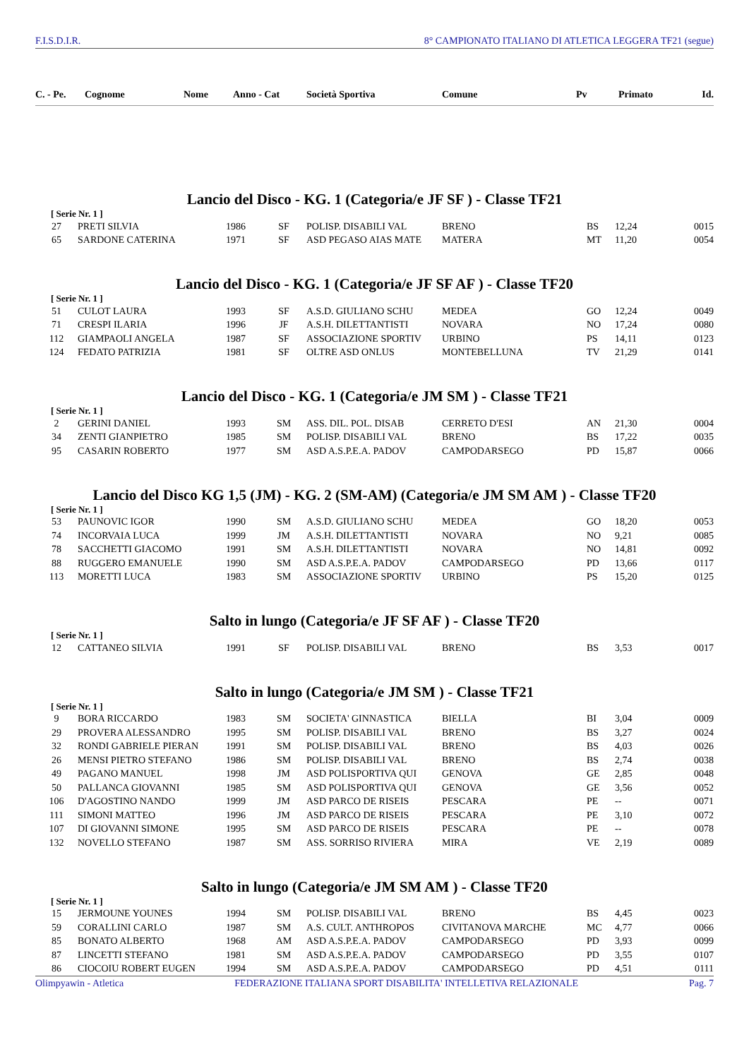F.I.S.D.I.R. 8° CAMPIONATO ITALIANO DI ATLETICA LEGGERA TF21 (segue)
| C. - Pe. | Cognome | Nome | Anno - Cat | Società Sportiva | Comune | Pv | Primato | Id. |
| --- | --- | --- | --- | --- | --- | --- | --- | --- |
Lancio del Disco - KG. 1 (Categoria/e JF SF ) - Classe TF21
[ Serie Nr. 1 ]
| 27 | PRETI SILVIA | 1986 | SF | POLISP. DISABILI VAL | BRENO | BS | 12,24 | 0015 |
| 65 | SARDONE CATERINA | 1971 | SF | ASD PEGASO AIAS MATE | MATERA | MT | 11,20 | 0054 |
Lancio del Disco - KG. 1 (Categoria/e JF SF AF ) - Classe TF20
[ Serie Nr. 1 ]
| 51 | CULOT LAURA | 1993 | SF | A.S.D. GIULIANO SCHU | MEDEA | GO | 12,24 | 0049 |
| 71 | CRESPI ILARIA | 1996 | JF | A.S.H. DILETTANTISTI | NOVARA | NO | 17,24 | 0080 |
| 112 | GIAMPAOLI ANGELA | 1987 | SF | ASSOCIAZIONE SPORTIV | URBINO | PS | 14,11 | 0123 |
| 124 | FEDATO PATRIZIA | 1981 | SF | OLTRE ASD ONLUS | MONTEBELLUNA | TV | 21,29 | 0141 |
Lancio del Disco - KG. 1 (Categoria/e JM SM ) - Classe TF21
[ Serie Nr. 1 ]
| 2 | GERINI DANIEL | 1993 | SM | ASS. DIL. POL. DISAB | CERRETO D'ESI | AN | 21,30 | 0004 |
| 34 | ZENTI GIANPIETRO | 1985 | SM | POLISP. DISABILI VAL | BRENO | BS | 17,22 | 0035 |
| 95 | CASARIN ROBERTO | 1977 | SM | ASD A.S.P.E.A. PADOV | CAMPODARSEGO | PD | 15,87 | 0066 |
Lancio del Disco KG 1,5 (JM) - KG. 2 (SM-AM) (Categoria/e JM SM AM ) - Classe TF20
[ Serie Nr. 1 ]
| 53 | PAUNOVIC IGOR | 1990 | SM | A.S.D. GIULIANO SCHU | MEDEA | GO | 18,20 | 0053 |
| 74 | INCORVAIA LUCA | 1999 | JM | A.S.H. DILETTANTISTI | NOVARA | NO | 9,21 | 0085 |
| 78 | SACCHETTI GIACOMO | 1991 | SM | A.S.H. DILETTANTISTI | NOVARA | NO | 14,81 | 0092 |
| 88 | RUGGERO EMANUELE | 1990 | SM | ASD A.S.P.E.A. PADOV | CAMPODARSEGO | PD | 13,66 | 0117 |
| 113 | MORETTI LUCA | 1983 | SM | ASSOCIAZIONE SPORTIV | URBINO | PS | 15,20 | 0125 |
Salto in lungo (Categoria/e JF SF AF ) - Classe TF20
[ Serie Nr. 1 ]
| 12 | CATTANEO SILVIA | 1991 | SF | POLISP. DISABILI VAL | BRENO | BS | 3,53 | 0017 |
Salto in lungo (Categoria/e JM SM ) - Classe TF21
[ Serie Nr. 1 ]
| 9 | BORA RICCARDO | 1983 | SM | SOCIETA' GINNASTICA | BIELLA | BI | 3,04 | 0009 |
| 29 | PROVERA ALESSANDRO | 1995 | SM | POLISP. DISABILI VAL | BRENO | BS | 3,27 | 0024 |
| 32 | RONDI GABRIELE PIERAN | 1991 | SM | POLISP. DISABILI VAL | BRENO | BS | 4,03 | 0026 |
| 26 | MENSI PIETRO STEFANO | 1986 | SM | POLISP. DISABILI VAL | BRENO | BS | 2,74 | 0038 |
| 49 | PAGANO MANUEL | 1998 | JM | ASD POLISPORTIVA QUI | GENOVA | GE | 2,85 | 0048 |
| 50 | PALLANCA GIOVANNI | 1985 | SM | ASD POLISPORTIVA QUI | GENOVA | GE | 3,56 | 0052 |
| 106 | D'AGOSTINO NANDO | 1999 | JM | ASD PARCO DE RISEIS | PESCARA | PE | -- | 0071 |
| 111 | SIMONI MATTEO | 1996 | JM | ASD PARCO DE RISEIS | PESCARA | PE | 3,10 | 0072 |
| 107 | DI GIOVANNI SIMONE | 1995 | SM | ASD PARCO DE RISEIS | PESCARA | PE | -- | 0078 |
| 132 | NOVELLO STEFANO | 1987 | SM | ASS. SORRISO RIVIERA | MIRA | VE | 2,19 | 0089 |
Salto in lungo (Categoria/e JM SM AM ) - Classe TF20
[ Serie Nr. 1 ]
| 15 | JERMOUNE YOUNES | 1994 | SM | POLISP. DISABILI VAL | BRENO | BS | 4,45 | 0023 |
| 59 | CORALLINI CARLO | 1987 | SM | A.S. CULT. ANTHROPOS | CIVITANOVA MARCHE | MC | 4,77 | 0066 |
| 85 | BONATO ALBERTO | 1968 | AM | ASD A.S.P.E.A. PADOV | CAMPODARSEGO | PD | 3,93 | 0099 |
| 87 | LINCETTI STEFANO | 1981 | SM | ASD A.S.P.E.A. PADOV | CAMPODARSEGO | PD | 3,55 | 0107 |
| 86 | CIOCOIU ROBERT EUGEN | 1994 | SM | ASD A.S.P.E.A. PADOV | CAMPODARSEGO | PD | 4,51 | 0111 |
Olimpyawin - Atletica FEDERAZIONE ITALIANA SPORT DISABILITA' INTELLETIVA RELAZIONALE Pag. 7